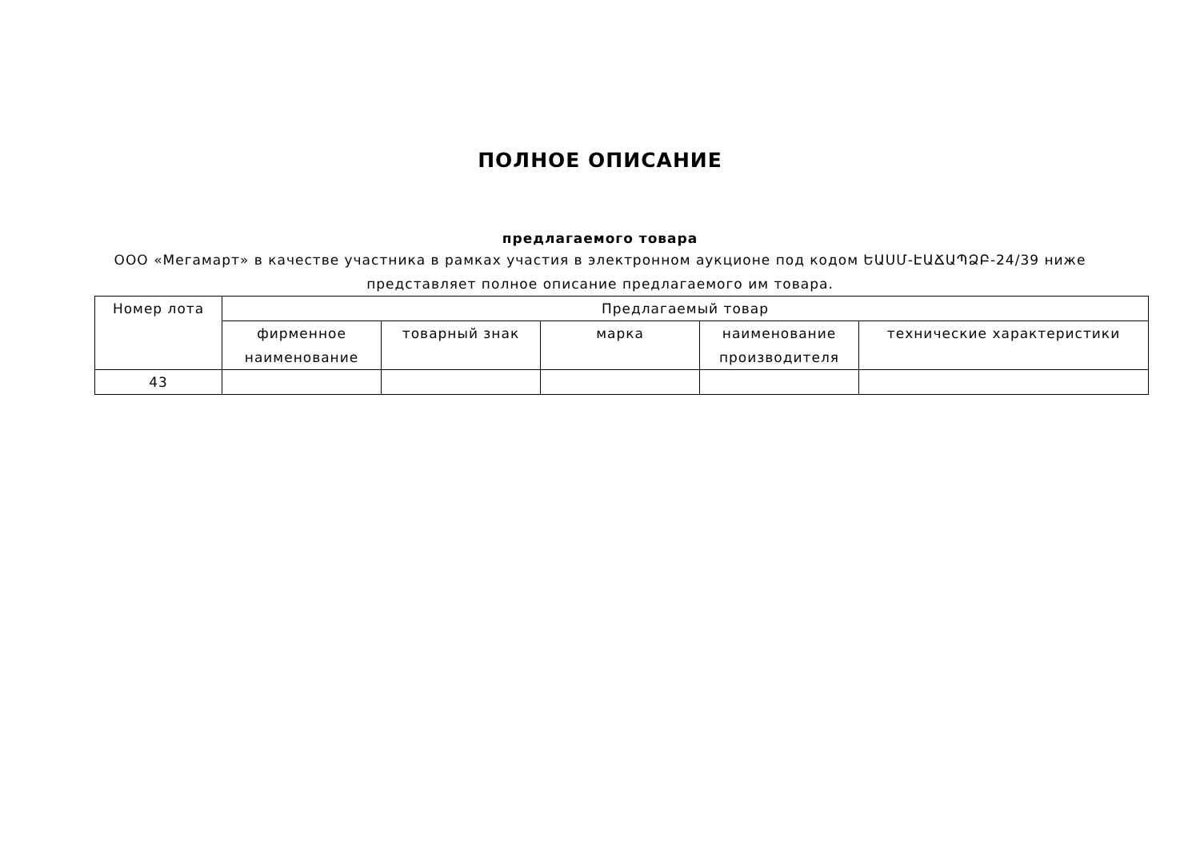ПОЛНОЕ ОПИСАНИЕ
предлагаемого товара
ООО «Мегамарт» в качестве участника в рамках участия в электронном аукционе под кодом ԵԱՍՄ-ԷԱՃԱՊՁԲ-24/39 ниже представляет полное описание предлагаемого им товара.
| Номер лота | Предлагаемый товар | | | | |
| --- | --- | --- | --- | --- | --- |
| | фирменное наименование | товарный знак | марка | наименование производителя | технические характеристики |
| 43 | | | | | |